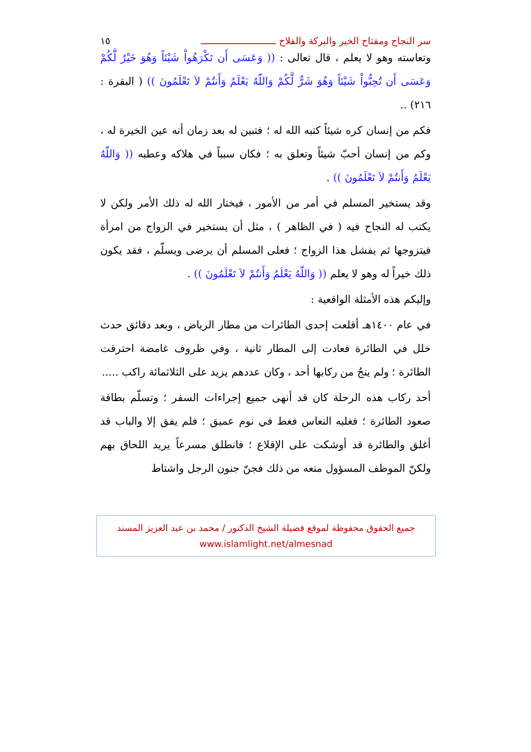سر النجاح ومفتاح الخير والبركة والفلاح ـــــــــــــــــــــــــ ١٥
وتعاسته وهو لا يعلم ، قال تعالى : (( وَعَسَى أَن تَكْرَهُواْ شَيْئاً وَهُوَ خَيْرٌ لَّكُمْ وَعَسَى أَن تُحِبُّواْ شَيْئاً وَهُوَ شَرٌّ لَّكُمْ وَاللّهُ يَعْلَمُ وَأَنتُمْ لاَ تَعْلَمُونَ )) ( البقرة : ٢١٦) ..
فكم من إنسان كره شيئاً كتبه الله له ؛ فتبين له بعد زمان أنه عين الخيرة له ، وكم من إنسان أحبّ شيئاً وتعلق به ؛ فكان سبباً في هلاكه وعطبه (( وَاللّهُ يَعْلَمُ وَأَنتُمْ لاَ تَعْلَمُونَ )) .
وقد يستخير المسلم في أمر من الأمور ، فيختار الله له ذلك الأمر ولكن لا يكتب له النجاح فيه ( في الظاهر ) ، مثل أن يستخير في الزواج من امرأة فيتزوجها ثم يفشل هذا الزواج ؛ فعلى المسلم أن يرضى ويسلّم ، فقد يكون ذلك خيراً له وهو لا يعلم (( وَاللّهُ يَعْلَمُ وَأَنتُمْ لاَ تَعْلَمُونَ )) .
وإليكم هذه الأمثلة الواقعية :
في عام ١٤٠٠هـ أقلعت إحدى الطائرات من مطار الرياض ، وبعد دقائق حدث خلل في الطائرة فعادت إلى المطار ثانية ، وفي ظروف غامضة احترقت الطائرة ؛ ولم ينجُ من ركابها أحد ، وكان عددهم يزيد على الثلاثمائة راكب .....
أحد ركاب هذه الرحلة كان قد أنهى جميع إجراءات السفر ؛ وتسلّم بطاقة صعود الطائرة ؛ فغلبه النعاس فغط في نوم عميق ؛ فلم يفق إلا والباب قد أغلق والطائرة قد أوشكت على الإقلاع ؛ فانطلق مسرعاً يريد اللحاق بهم ولكنّ الموظف المسؤول منعه من ذلك فجنّ جنون الرجل واشتاط
جميع الحقوق محفوظة لموقع فضيلة الشيخ الدكتور / محمد بن عبد العزيز المسند
www.islamlight.net/almesnad